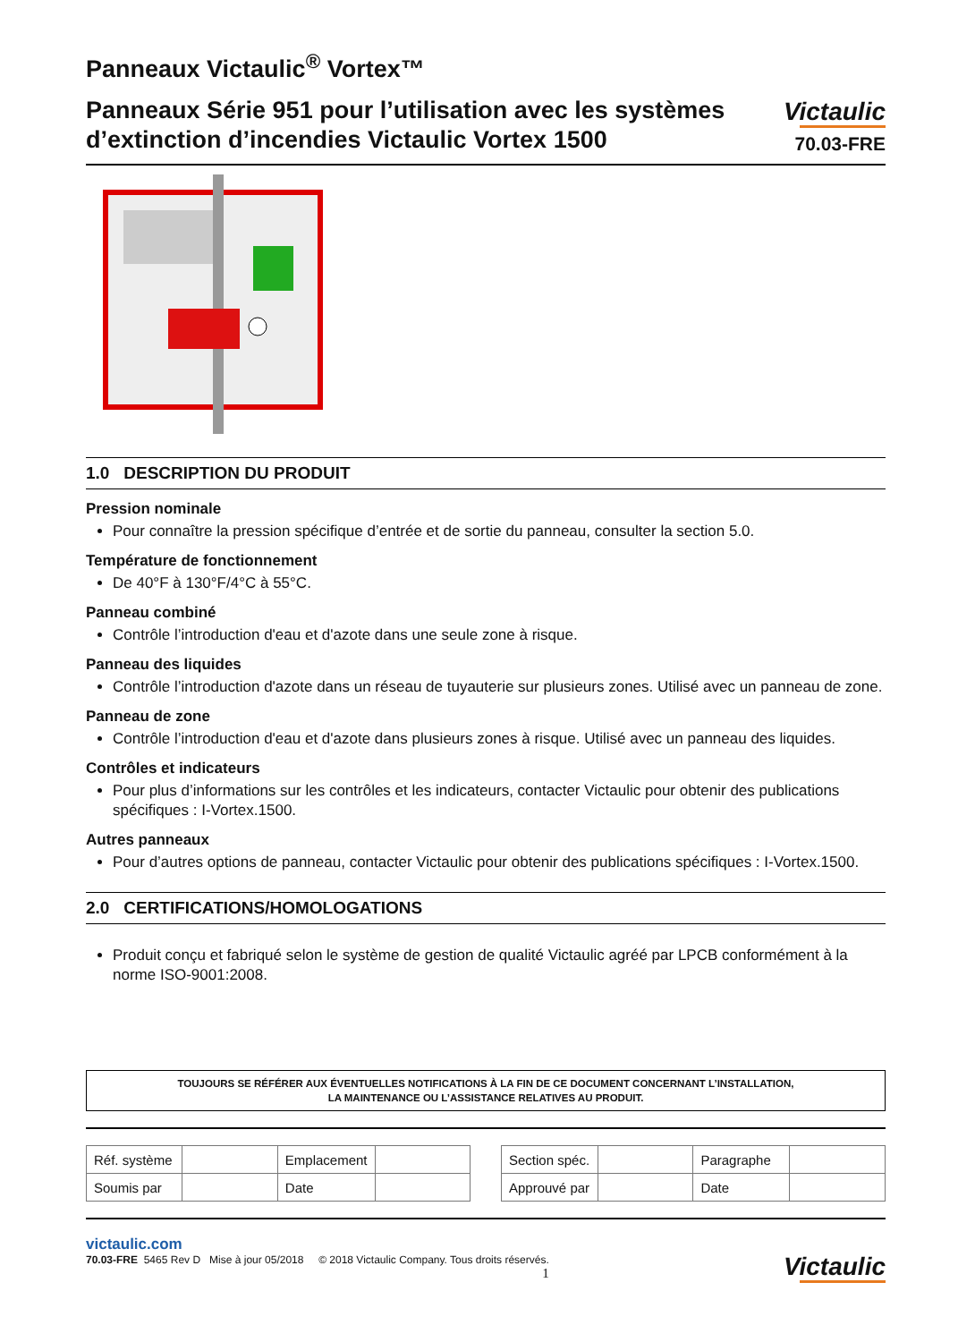Panneaux Victaulic<sup>®</sup> Vortex™
Panneaux Série 951 pour l’utilisation avec les systèmes d’extinction d’incendies Victaulic Vortex 1500
Victaulic
70.03-FRE
1.0 DESCRIPTION DU PRODUIT
Pression nominale
Pour connaître la pression spécifique d’entrée et de sortie du panneau, consulter la section 5.0.
Température de fonctionnement
De 40°F à 130°F/4°C à 55°C.
Panneau combiné
Contrôle l’introduction d'eau et d'azote dans une seule zone à risque.
Panneau des liquides
Contrôle l’introduction d'azote dans un réseau de tuyauterie sur plusieurs zones. Utilisé avec un panneau de zone.
Panneau de zone
Contrôle l’introduction d'eau et d'azote dans plusieurs zones à risque. Utilisé avec un panneau des liquides.
Contrôles et indicateurs
Pour plus d’informations sur les contrôles et les indicateurs, contacter Victaulic pour obtenir des publications spécifiques : I-Vortex.1500.
Autres panneaux
Pour d’autres options de panneau, contacter Victaulic pour obtenir des publications spécifiques : I-Vortex.1500.
2.0 CERTIFICATIONS/HOMOLOGATIONS
Produit conçu et fabriqué selon le système de gestion de qualité Victaulic agréé par LPCB conformément à la norme ISO-9001:2008.
TOUJOURS SE RÉFÉRER AUX ÉVENTUELLES NOTIFICATIONS À LA FIN DE CE DOCUMENT CONCERNANT L’INSTALLATION,
LA MAINTENANCE OU L’ASSISTANCE RELATIVES AU PRODUIT.
| Réf. système | | Emplacement | |
| Soumis par | | Date | |
| Section spéc. | | Paragraphe | |
| Approuvé par | | Date | |
victaulic.com
70.03-FRE 5465 Rev D Mise à jour 05/2018 © 2018 Victaulic Company. Tous droits réservés.
1
Victaulic